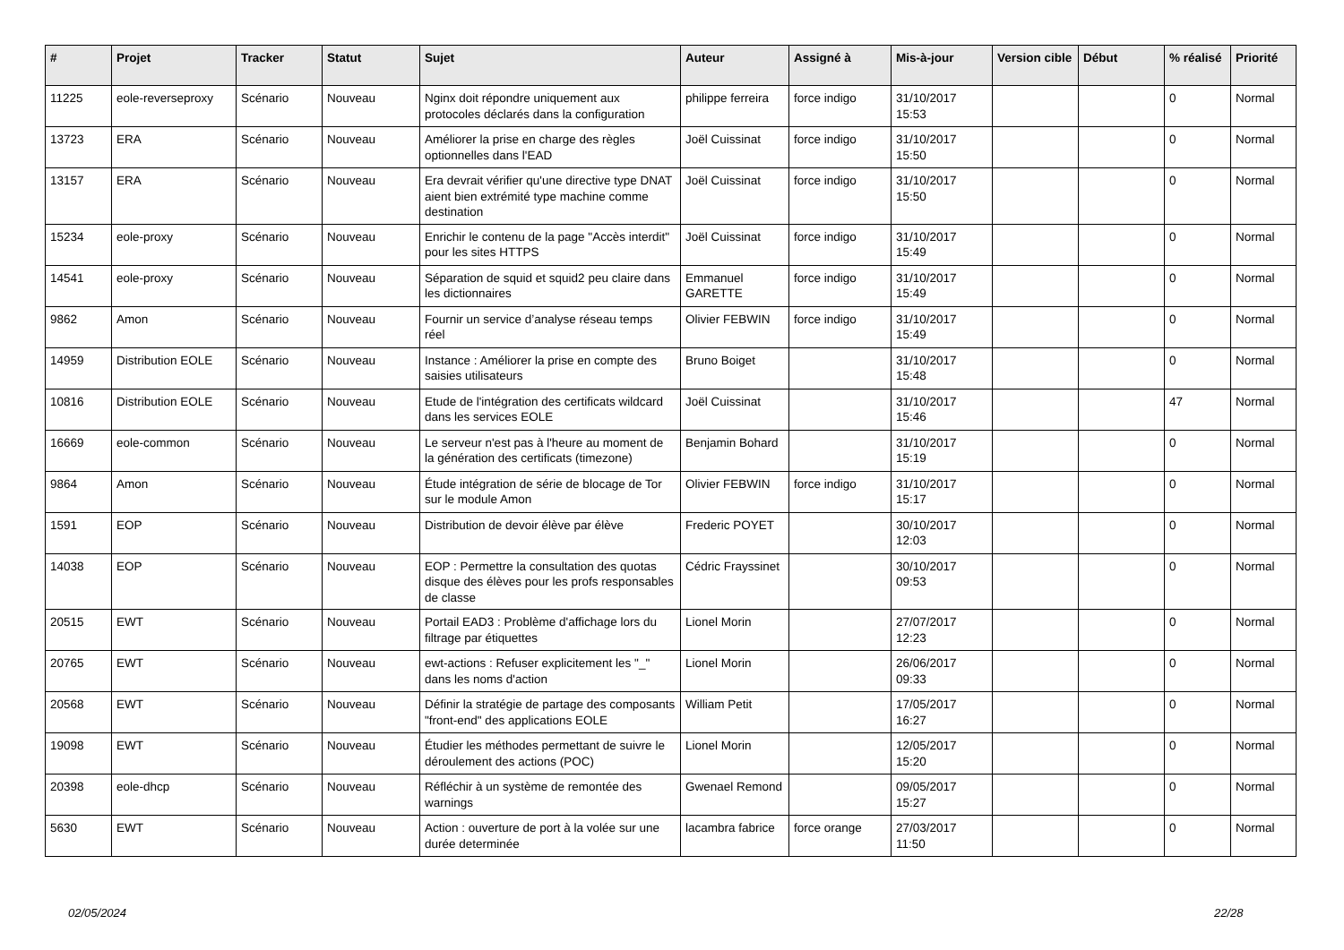| # | Projet | Tracker | Statut | Sujet | Auteur | Assigné à | Mis-à-jour | Version cible | Début | % réalisé | Priorité |
| --- | --- | --- | --- | --- | --- | --- | --- | --- | --- | --- | --- |
| 11225 | eole-reverseproxy | Scénario | Nouveau | Nginx doit répondre uniquement aux protocoles déclarés dans la configuration | philippe ferreira | force indigo | 31/10/2017 15:53 | | | 0 | Normal |
| 13723 | ERA | Scénario | Nouveau | Améliorer la prise en charge des règles optionnelles dans l'EAD | Joël Cuissinat | force indigo | 31/10/2017 15:50 | | | 0 | Normal |
| 13157 | ERA | Scénario | Nouveau | Era devrait vérifier qu'une directive type DNAT aient bien extrémité type machine comme destination | Joël Cuissinat | force indigo | 31/10/2017 15:50 | | | 0 | Normal |
| 15234 | eole-proxy | Scénario | Nouveau | Enrichir le contenu de la page "Accès interdit" pour les sites HTTPS | Joël Cuissinat | force indigo | 31/10/2017 15:49 | | | 0 | Normal |
| 14541 | eole-proxy | Scénario | Nouveau | Séparation de squid et squid2 peu claire dans les dictionnaires | Emmanuel GARETTE | force indigo | 31/10/2017 15:49 | | | 0 | Normal |
| 9862 | Amon | Scénario | Nouveau | Fournir un service d’analyse réseau temps réel | Olivier FEBWIN | force indigo | 31/10/2017 15:49 | | | 0 | Normal |
| 14959 | Distribution EOLE | Scénario | Nouveau | Instance : Améliorer la prise en compte des saisies utilisateurs | Bruno Boiget | | 31/10/2017 15:48 | | | 0 | Normal |
| 10816 | Distribution EOLE | Scénario | Nouveau | Etude de l'intégration des certificats wildcard dans les services EOLE | Joël Cuissinat | | 31/10/2017 15:46 | | | 47 | Normal |
| 16669 | eole-common | Scénario | Nouveau | Le serveur n'est pas à l'heure au moment de la génération des certificats (timezone) | Benjamin Bohard | | 31/10/2017 15:19 | | | 0 | Normal |
| 9864 | Amon | Scénario | Nouveau | Étude intégration de série de blocage de Tor sur le module Amon | Olivier FEBWIN | force indigo | 31/10/2017 15:17 | | | 0 | Normal |
| 1591 | EOP | Scénario | Nouveau | Distribution de devoir élève par élève | Frederic POYET | | 30/10/2017 12:03 | | | 0 | Normal |
| 14038 | EOP | Scénario | Nouveau | EOP : Permettre la consultation des quotas disque des élèves pour les profs responsables de classe | Cédric Frayssinet | | 30/10/2017 09:53 | | | 0 | Normal |
| 20515 | EWT | Scénario | Nouveau | Portail EAD3 : Problème d'affichage lors du filtrage par étiquettes | Lionel Morin | | 27/07/2017 12:23 | | | 0 | Normal |
| 20765 | EWT | Scénario | Nouveau | ewt-actions : Refuser explicitement les "_" dans les noms d'action | Lionel Morin | | 26/06/2017 09:33 | | | 0 | Normal |
| 20568 | EWT | Scénario | Nouveau | Définir la stratégie de partage des composants "front-end" des applications EOLE | William Petit | | 17/05/2017 16:27 | | | 0 | Normal |
| 19098 | EWT | Scénario | Nouveau | Étudier les méthodes permettant de suivre le déroulement des actions (POC) | Lionel Morin | | 12/05/2017 15:20 | | | 0 | Normal |
| 20398 | eole-dhcp | Scénario | Nouveau | Réfléchir à un système de remontée des warnings | Gwenael Remond | | 09/05/2017 15:27 | | | 0 | Normal |
| 5630 | EWT | Scénario | Nouveau | Action : ouverture de port à la volée sur une durée determinée | lacambra fabrice | force orange | 27/03/2017 11:50 | | | 0 | Normal |
02/05/2024 22/28